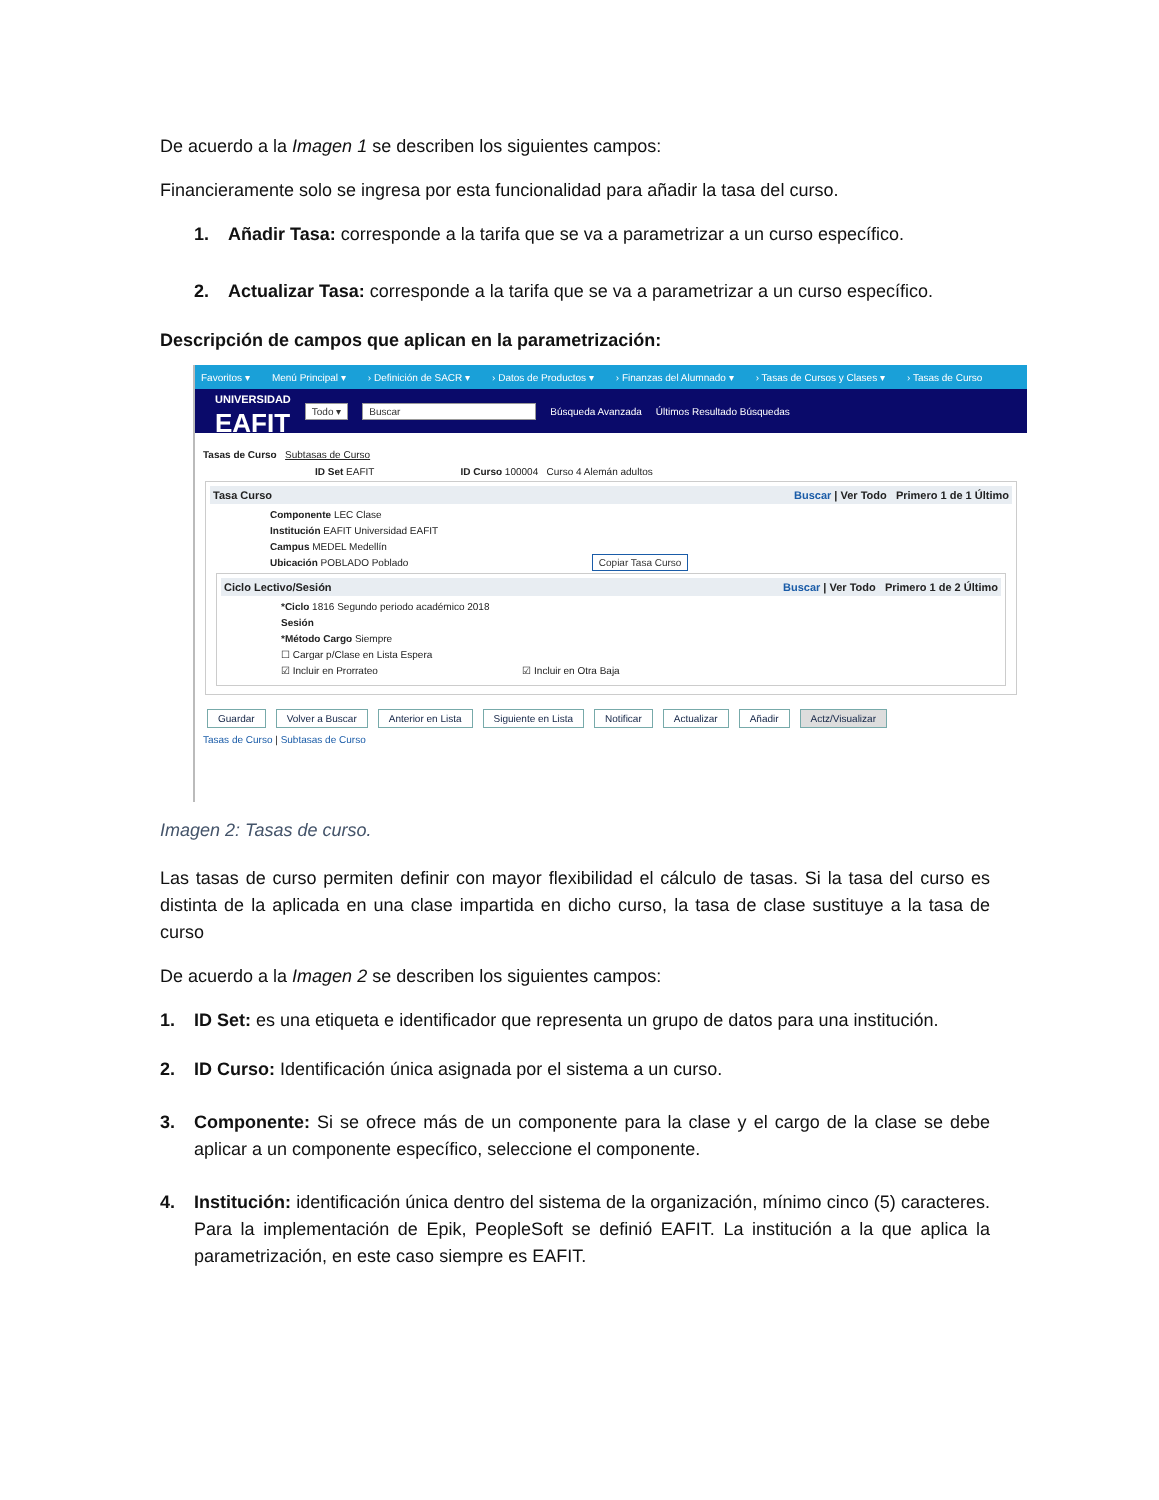De acuerdo a la Imagen 1 se describen los siguientes campos:
Financieramente solo se ingresa por esta funcionalidad para añadir la tasa del curso.
1. Añadir Tasa: corresponde a la tarifa que se va a parametrizar a un curso específico.
2. Actualizar Tasa: corresponde a la tarifa que se va a parametrizar a un curso específico.
Descripción de campos que aplican en la parametrización:
Favoritos ▾ Menú Principal ▾ › Definición de SACR ▾ › Datos de Productos ▾ › Finanzas del Alumnado ▾ › Tasas de Cursos y Clases ▾ › Tasas de Curso
UNIVERSIDAD
EAFIT
Todo ▾ Buscar Búsqueda Avanzada Últimos Resultado Búsquedas
Tasas de Curso Subtasas de Curso
ID Set EAFIT ID Curso 100004 Curso 4 Alemán adultos
Tasa Curso Buscar | Ver Todo Primero 1 de 1 Último
Componente LEC Clase
Institución EAFIT Universidad EAFIT
Campus MEDEL Medellín
Ubicación POBLADO Poblado Copiar Tasa Curso
Ciclo Lectivo/Sesión Buscar | Ver Todo Primero 1 de 2 Último
*Ciclo 1816 Segundo periodo académico 2018
Sesión
*Método Cargo Siempre
☐ Cargar p/Clase en Lista Espera
☑ Incluir en Prorrateo ☑ Incluir en Otra Baja
Guardar Volver a Buscar Anterior en Lista Siguiente en Lista Notificar Actualizar Añadir Actz/Visualizar
Tasas de Curso | Subtasas de Curso
Imagen 2: Tasas de curso.
Las tasas de curso permiten definir con mayor flexibilidad el cálculo de tasas. Si la tasa del curso es distinta de la aplicada en una clase impartida en dicho curso, la tasa de clase sustituye a la tasa de curso
De acuerdo a la Imagen 2 se describen los siguientes campos:
1. ID Set: es una etiqueta e identificador que representa un grupo de datos para una institución.
2. ID Curso: Identificación única asignada por el sistema a un curso.
3. Componente: Si se ofrece más de un componente para la clase y el cargo de la clase se debe aplicar a un componente específico, seleccione el componente.
4. Institución: identificación única dentro del sistema de la organización, mínimo cinco (5) caracteres. Para la implementación de Epik, PeopleSoft se definió EAFIT. La institución a la que aplica la parametrización, en este caso siempre es EAFIT.